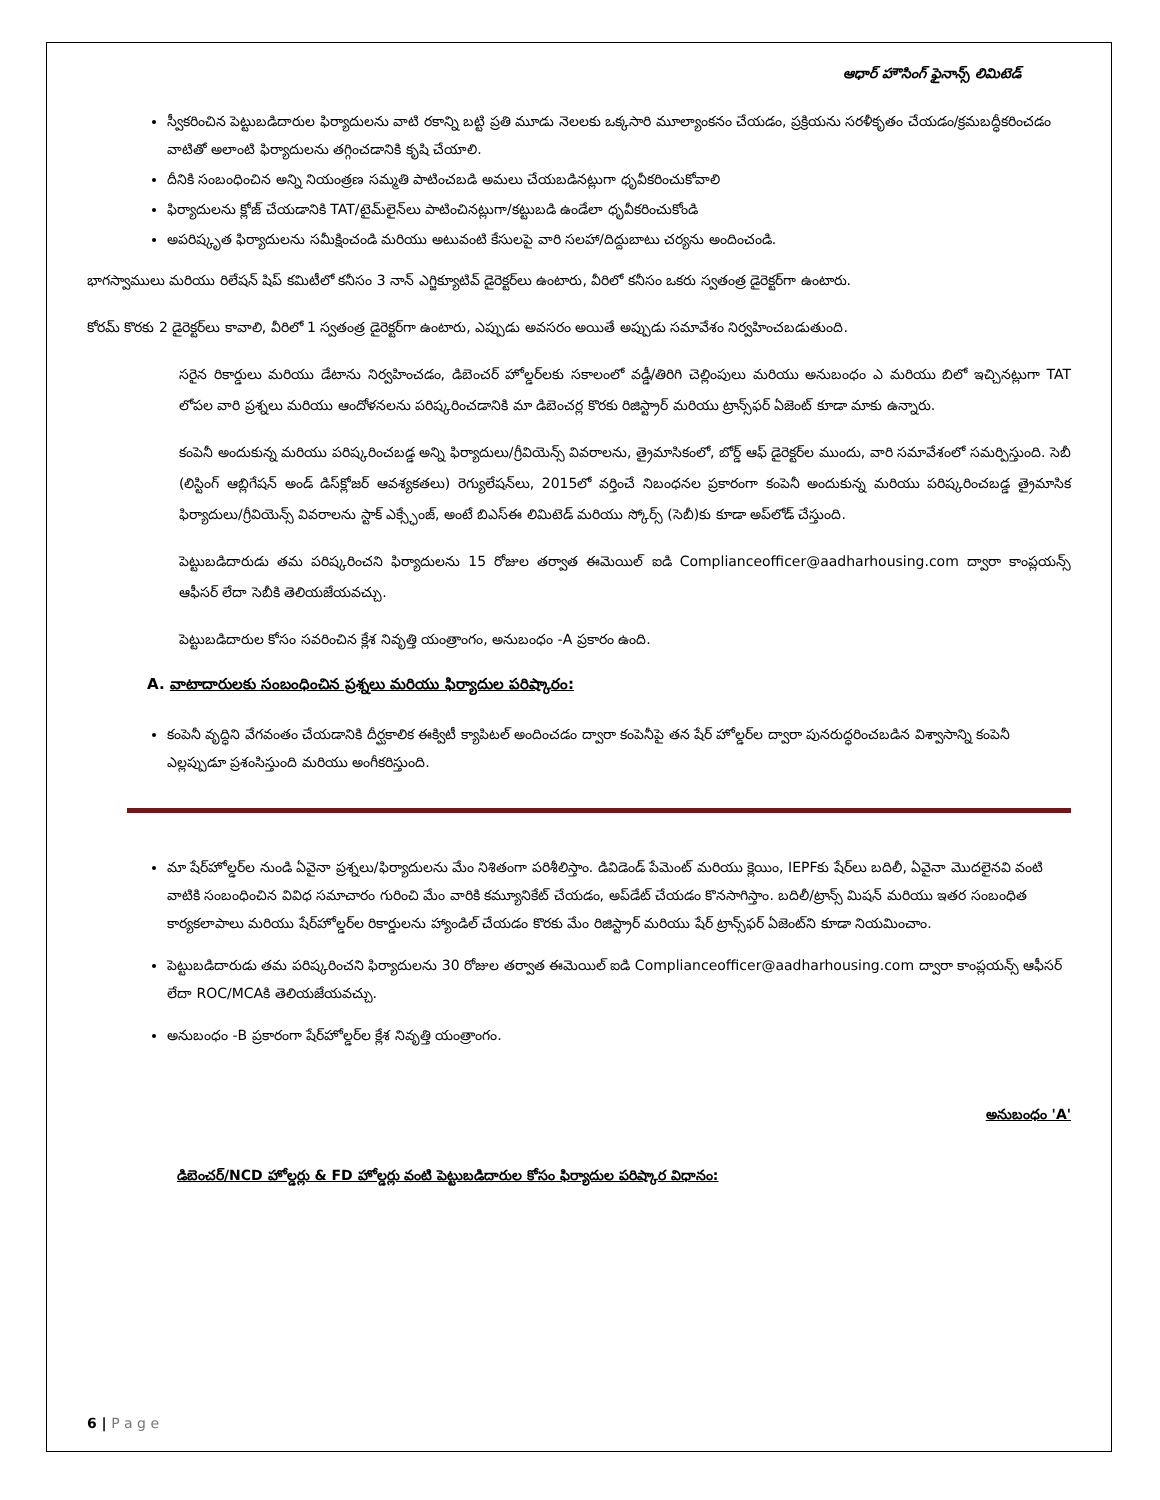ఆధార్ హౌసింగ్ ఫైనాన్స్ లిమిటెడ్
స్వీకరించిన పెట్టుబడిదారుల ఫిర్యాదులను వాటి రకాన్ని బట్టి ప్రతి మూడు నెలలకు ఒక్కసారి మూల్యాంకనం చేయడం, ప్రక్రియను సరళీకృతం చేయడం/క్రమబద్ధీకరించడం వాటితో అలాంటి ఫిర్యాదులను తగ్గించడానికి కృషి చేయాలి.
దీనికి సంబంధించిన అన్ని నియంత్రణ సమ్మతి పాటించబడి అమలు చేయబడినట్లుగా ధృవీకరించుకోవాలి
ఫిర్యాదులను క్లోజ్ చేయడానికి TAT/టైమ్‌లైన్‌లు పాటించినట్లుగా/కట్టుబడి ఉండేలా ధృవీకరించుకోండి
అపరిష్కృత ఫిర్యాదులను సమీక్షించండి మరియు అటువంటి కేసులపై వారి సలహా/దిద్దుబాటు చర్యను అందించండి.
భాగస్వాములు మరియు రిలేషన్ షిప్ కమిటీలో కనీసం 3 నాన్ ఎగ్జిక్యూటివ్ డైరెక్టర్‌లు ఉంటారు, వీరిలో కనీసం ఒకరు స్వతంత్ర డైరెక్టర్‌గా ఉంటారు.
కోరమ్ కొరకు 2 డైరెక్టర్‌లు కావాలి, వీరిలో 1 స్వతంత్ర డైరెక్టర్‌గా ఉంటారు, ఎప్పుడు అవసరం అయితే అప్పుడు సమావేశం నిర్వహించబడుతుంది.
సరైన రికార్డులు మరియు డేటాను నిర్వహించడం, డిబెంచర్ హోల్డర్‌లకు సకాలంలో వడ్డీ/తిరిగి చెల్లింపులు మరియు అనుబంధం ఎ మరియు బిలో ఇచ్చినట్లుగా TAT లోపల వారి ప్రశ్నలు మరియు ఆందోళనలను పరిష్కరించడానికి మా డిబెంచర్ల కొరకు రిజిస్ట్రార్ మరియు ట్రాన్స్‌ఫర్ ఏజెంట్ కూడా మాకు ఉన్నారు.
కంపెనీ అందుకున్న మరియు పరిష్కరించబడ్డ అన్ని ఫిర్యాదులు/గ్రీవియెన్స్ వివరాలను, త్రైమాసికంలో, బోర్డ్ ఆఫ్ డైరెక్టర్‌ల ముందు, వారి సమావేశంలో సమర్పిస్తుంది. సెబీ (లిస్టింగ్ ఆబ్లిగేషన్ అండ్ డిస్‌క్లోజర్ ఆవశ్యకతలు) రెగ్యులేషన్‌లు, 2015లో వర్తించే నిబంధనల ప్రకారంగా కంపెనీ అందుకున్న మరియు పరిష్కరించబడ్డ త్రైమాసిక ఫిర్యాదులు/గ్రీవియెన్స్ వివరాలను స్టాక్ ఎక్స్ఛేంజ్, అంటే బిఎస్ఈ లిమిటెడ్ మరియు స్కోర్స్ (సెబీ)కు కూడా అప్‌లోడ్ చేస్తుంది.
పెట్టుబడిదారుడు తమ పరిష్కరించని ఫిర్యాదులను 15 రోజుల తర్వాత ఈమెయిల్ ఐడి Complianceofficer@aadharhousing.com ద్వారా కాంప్లయన్స్ ఆఫీసర్ లేదా సెబీకి తెలియజేయవచ్చు.
పెట్టుబడిదారుల కోసం సవరించిన క్లేశ నివృత్తి యంత్రాంగం, అనుబంధం -A ప్రకారం ఉంది.
A. వాటాదారులకు సంబంధించిన ప్రశ్నలు మరియు ఫిర్యాదుల పరిష్కారం:
కంపెనీ వృద్ధిని వేగవంతం చేయడానికి దీర్ఘకాలిక ఈక్విటీ క్యాపిటల్ అందించడం ద్వారా కంపెనీపై తన షేర్ హోల్డర్‌ల ద్వారా పునరుద్ధరించబడిన విశ్వాసాన్ని కంపెనీ ఎల్లప్పుడూ ప్రశంసిస్తుంది మరియు అంగీకరిస్తుంది.
మా షేర్‌హోల్డర్‌ల నుండి ఏవైనా ప్రశ్నలు/ఫిర్యాదులను మేం నిశితంగా పరిశీలిస్తాం. డివిడెండ్ పేమెంట్ మరియు క్లెయిం, IEPFకు షేర్‌లు బదిలీ, ఏవైనా మొదలైనవి వంటి వాటికి సంబంధించిన వివిధ సమాచారం గురించి మేం వారికి కమ్యూనికేట్ చేయడం, అప్‌డేట్ చేయడం కొనసాగిస్తాం. బదిలీ/ట్రాన్స్ మిషన్ మరియు ఇతర సంబంధిత కార్యకలాపాలు మరియు షేర్‌హోల్డర్‌ల రికార్డులను హ్యాండిల్ చేయడం కొరకు మేం రిజిస్ట్రార్ మరియు షేర్ ట్రాన్స్‌ఫర్ ఏజెంట్‌ని కూడా నియమించాం.
పెట్టుబడిదారుడు తమ పరిష్కరించని ఫిర్యాదులను 30 రోజుల తర్వాత ఈమెయిల్ ఐడి Complianceofficer@aadharhousing.com ద్వారా కాంప్లయన్స్ ఆఫీసర్ లేదా ROC/MCAకి తెలియజేయవచ్చు.
అనుబంధం -B ప్రకారంగా షేర్‌హోల్డర్‌ల క్లేశ నివృత్తి యంత్రాంగం.
అనుబంధం 'A'
డిబెంచర్/NCD హోల్డర్లు & FD హోల్డర్లు వంటి పెట్టుబడిదారుల కోసం ఫిర్యాదుల పరిష్కార విధానం:
6 | P a g e